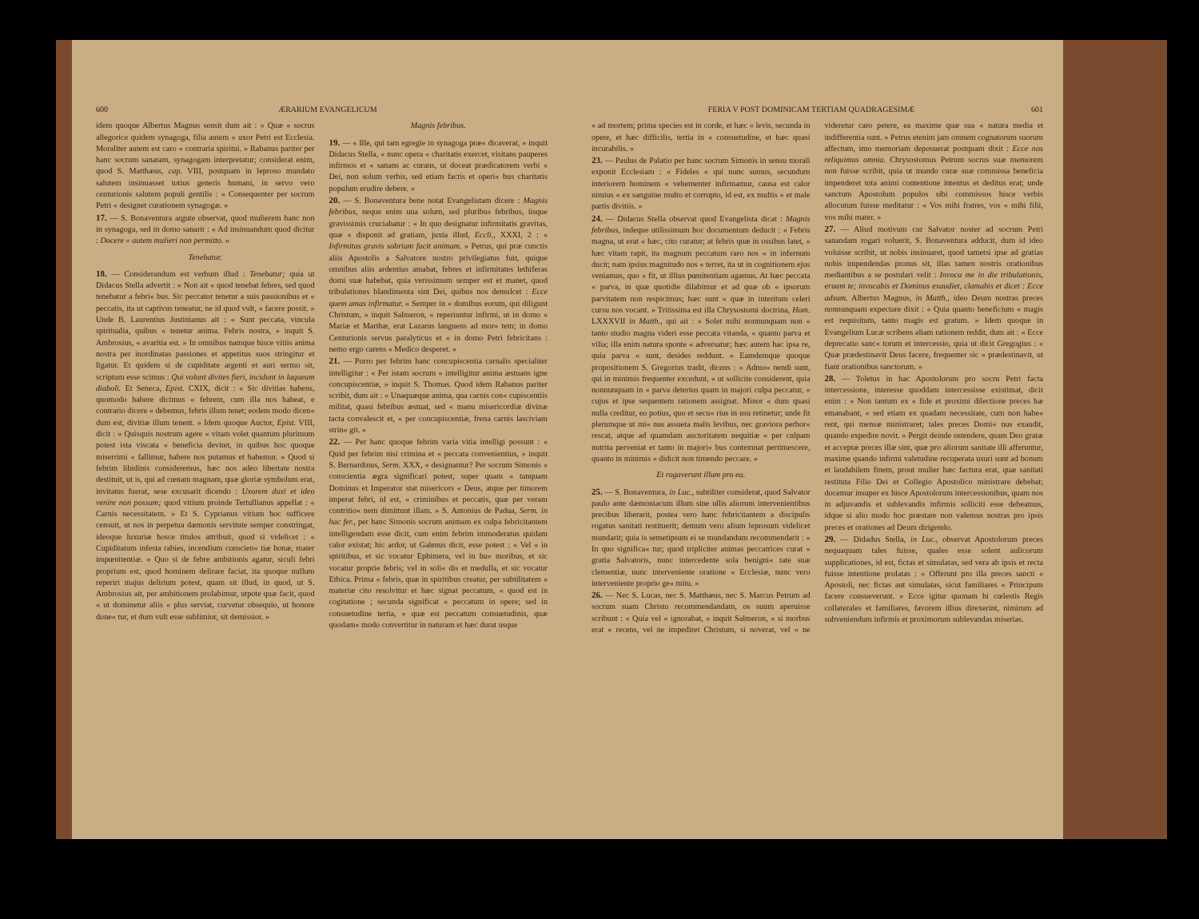600 ÆRARIUM EVANGELICUM
idem quoque Albertus Magnus sensit dum ait : « Quæ « socrus allegorice quidem synagoga, filia autem « uxor Petri est Ecclesia. Moraliter autem est caro « contraria spiritui. » Rabanus pariter per hanc socrum sanatam, synagogam interpretatur; considerat enim, quod S. Matthæus, cap. VIII, postquam in leproso mundato salutem insinuasset totius generis humani, in servo vero centurionis salutem populi gentilis : « Consequenter per socrum Petri « designet curationem synagogæ. »
17. — S. Bonaventura argute observat, quod mulierem hanc non in synagoga, sed in domo sanarit : « Ad insinuandum quod dicitur : Docere « autem mulieri non permitto. »
Tenebatur.
18. — Considerandum est verbum illud : Tenebatur; quia ut Didacus Stella advertit : « Non ait « quod tenebat febres, sed quod tenebatur a febri« bus. Sic peccator tenetur a suis passionibus et « peccatis, ita ut captivus teneatur, ne id quod vult, « facere possit. » Unde B. Laurentius Justinianus ait : « Sunt peccata, vincula spiritualia, quibus « tenetur anima. Febris nostra, » inquit S. Ambrosius, « avaritia est. » In omnibus namque hisce vitiis anima nostra per inordinatas passiones et appetitus suos stringitur et ligatur. Et quidem si de cupiditate argenti et auri sermo sit, scriptum esse scimus : Qui volunt divites fieri, incidunt in laqueum diaboli. Et Seneca, Epist. CXIX, dicit : « Sic divitias habens, quomodo habere dicimus « febrem, cum illa nos habeat, e contrario dicere « debemus, febris illum tenet; eodem modo dicen« dum est, divitiæ illum tenent. » Idem quoque Auctor, Epist. VIII, dicit : « Quisquis nostrum agere « vitam volet quantum plurimum potest ista viscata « beneficia devitet, in quibus hoc quoque miserrimi « fallimur, habere nos putamus et habemur. » Quod si febrim libidinis consideremus, hæc nos adeo libertate nostra destituit, ut is, qui ad cœnam magnam, quæ gloriæ symbolum erat, invitatus fuerat, sese excusarit dicendo : Uxorem duxi et ideo venire non possum; quod vitium proinde Tertullianus appellat : « Carnis necessitatem. » Et S. Cyprianus vitium hoc sufficere censuit, ut nos in perpetua dæmonis servitute semper constringat, ideoque luxuriæ hosce titulos attribuit, quod si videlicet : « Cupiditatum infesta rabies, incendium conscien« tiæ bonæ, mater impœnitentiæ. » Quo si de febre ambitionis agatur, siculi febri proprium est, quod hominem delirare faciat, ita quoque nullum reperiri majus delirium potest, quam sit illud, in quod, ut S. Ambrosius ait, per ambitionem prolabimur, utpote quæ facit, quod « ut dominetur aliis « plus serviat, curvetur obsequio, ut honore done« tur, et dum vult esse sublimior, sit demissior. »
Magnis febribus.
19. — « Ille, qui tam egregie in synagoga præ« dicaverat, » inquit Didacus Stella, « nunc opera « charitatis exercet, visitans pauperes infirmos et « sanans ac curans, ut doceat prædicatorem verbi « Dei, non solum verbis, sed etiam factis et operi« bus charitatis populum erudire debere. »
20. — S. Bonaventura bene notat Evangelistam dicere : Magnis febribus, neque enim una solum, sed pluribus febribus, iisque gravissimis cruciabatur : « In quo designatur infirmitatis gravitas, quæ « disponit ad gratiam, juxta illud, Eccli., XXXI, 2 : « Infirmitas gravis sobriam facit animam. » Petrus, qui præ cunctis aliis Apostolis a Salvatore nostro privilegiatus fuit, quique omnibus aliis ardentius amabat, febres et infirmitates lethiferas domi suæ habebat, quia verissimum semper est et manet, quod tribulationes blandimenta sint Dei, quibus nos demulcet : Ecce quem amas infirmatur. « Semper in « domibus eorum, qui diligunt Christum, » inquit Salmeron, « reperiuntur infirmi, ut in domo « Mariæ et Marthæ, erat Lazarus languens ad mor« tem; in domo Centurionis servus paralyticus et « in domo Petri febricitans : nemo ergo carens « Medico desperet. »
21. — Porro per febrim hanc concupiscentia carnalis specialiter intelligitur : « Per istam socrum « intelligitur anima æstuans igne concupiscentiæ, » inquit S. Thomas. Quod idem Rabanus pariter scribit, dum ait : « Unaquæque anima, qua carnis con« cupiscentiis militat, quasi febribus æstuat, sed « manu misericordiæ divinæ tacta convalescit et, « per concupiscentiæ, frena carnis lasciviam strin« git. »
22. — Per hanc quoque febrim varia vitia intelligi possunt : « Quid per febrim nisi crimina et « peccata convenientius, » inquit S. Bernardinus, Serm. XXX, « designantur? Per socrum Simonis « conscientia ægra significari potest, super quam « tanquam Dominus et Imperator stat misericors « Deus, atque per timorem imperat febri, id est, « criminibus et peccatis, quæ per veram contritio« nem dimittunt illam. » S. Antonius de Padua, Serm. in hac fer., per hanc Simonis socrum animam ex culpa febricitantem intelligendam esse dicit, cum enim febrim immoderatus quidam calor existat; hic ardor, ut Galenus dicit, esse potest : « Vel « in spiritibus, et sic vocatur Ephimera, vel in hu« moribus, et sic vocatur proprie febris; vel in soli« dis et medulla, et sic vocatur Ethica. Prima « febris, quæ in spiritibus creatur, per subtilitatem « materiæ cito resolvitur et hæc signat peccatum, « quod est in cogitatione ; secunda significat « peccatum in opere; sed in consuetudine tertia, « quæ est peccatum consuetudinis, quæ quodam« modo convertitur in naturam et hæc durat usque
FERIA V POST DOMINICAM TERTIAM QUADRAGESIMÆ 601
« ad mortem; prima species est in corde, et hæc « levis, secunda in opere, et hæc difficilis, tertia in « consuetudine, et hæc quasi incurabilis. »
23. — Paulus de Palatio per hanc socrum Simonis in sensu morali exponit Ecclesiam : « Fideles « qui nunc sumus, secundum interiorem hominem « vehementer infirmamur, causa est calor nimius « ex sanguine multo et corrupto, id est, ex multis « et male partis divitiis. »
24. — Didacus Stella observat quod Evangelista dicat : Magnis febribus, indeque utilissimum hoc documentum deducit : « Febris magna, ut erat « hæc, cito curatur; at febris quæ in ossibus latet, « hæc vitam rapit, ita magnum peccatum raro nos « in infernum ducit; nam ipsius magnitudo nos « terret, ita ut in cognitionem ejus veniamus, quo « fit, ut illius pœnitentiam agamus. At hæc peccata « parva, in quæ quotidie dilabimur et ad quæ ob « ipsorum parvitatem non respicimus; hæc sunt « quæ in interitum celeri cursu nos vocant. » Tritissima est illa Chrysostomi doctrina, Hom. LXXXVII in Matth., qui ait : « Solet mihi nonnunquam non « tanto studio magna videri esse peccata vitanda, « quanto parva et vilia; illa enim natura sponte « adversatur; hæc autem hac ipsa re, quia parva « sunt, desides reddunt. » Eamdemque quoque propositionem S. Gregorius tradit, dicens : « Admo« nendi sunt, qui in minimis frequenter excedunt, « ut sollicite considerent, quia nonnunquam in « parva deterius quam in majori culpa peccatur, « cujus et ipse sequentem rationem assignat. Minor « dum quasi nulla creditur, eo potius, quo et secu« rius in usu retinetur; unde fit plerumque ut mi« nus assueta malis levibus, nec graviora perhor« rescat, atque ad quamdam auctoritatem nequitiæ « per culpam nutrita perveniat et tanto in majori« bus contemnat pertimescere, quanto in minimis « didicit non timendo peccare. »
Et rogaverunt illum pro ea.
25. — S. Bonaventura, in Luc., subtiliter considerat, quod Salvator paulo ante dæmoniacum illum sine ullis aliorum intervenientibus precibus liberarit, postea vero hanc febricitantem a discipulis rogatus sanitati restituerit; demum vero alium leprosum videlicet mundarit; quia is semetipsum ei se mundandum recommendarit : « In quo significa« tur; quod tripliciter animas peccatrices curat « gratia Salvatoris, nunc intercedente sola benigni« tate suæ clementiæ, nunc interveniente oratione « Ecclesiæ, nunc vero interveniente proprio ge« mitu. »
26. — Nec S. Lucas, nec S. Matthæus, nec S. Marcus Petrum ad socrum suam Christo recommendandam, os suum aperuisse scribunt : « Quia vel « ignorabat, » inquit Salmeron, « si morbus erat « recens, vel ne impediret Christum, si noverat, vel « ne videretur caro petere, ea maxime quæ sua « natura media et indifferentia sunt. » Petrus etenim jam omnem cognatorum suorum affectum, imo memoriam deposuerat postquam dixit : Ecce nos reliquimus omnia. Chrysostomus Petrum socrus suæ memorem non fuisse scribit, quia ut mundo curæ suæ commissa beneficia impenderet tota animi contentione intentus et deditus erat; unde sanctum Apostolum populos sibi commissos hisce verbis allocutum fuisse meditatur : « Vos mihi fratres, vos « mihi filii, vos mihi mater. »
27. — Aliud motivum cur Salvator noster ad socrum Petri sanandam rogari voluerit, S. Bonaventura adducit, dum id ideo voluisse scribit, ut nobis insinuaret, quod tametsi ipse ad gratias nobis impendendas pronus sit, illas tamen nostris orationibus mediantibus a se postulari velit : Invoca me in die tribulationis, eruam te; invocabis et Dominus exaudiet, clamabis et dicet : Ecce adsum. Albertus Magnus, in Matth., ideo Deum nostras preces nonnunquam expectare dixit : « Quia quanto beneficium « magis est requisitum, tanto magis est gratum. » Idem quoque in Evangelium Lucæ scribens aliam rationem reddit, dum ait : « Ecce deprecatio sanc« torum et intercessio, quia ut dicit Gregogius : « Quæ prædestinavit Deus facere, frequenter sic « prædestinavit, ut fiant orationibus sanctorum. »
28. — Toletus in hac Apostolorum pro socru Petri facta intercessione, interesse quoddam intercessisse existimat, dicit enim : « Non tantum ex « fide et proximi dilectione preces hæ emanabant, « sed etiam ex quadam necessitate, cum non habe« rent, qui mensæ ministraret; tales preces Domi« nus exaudit, quando expedire novit. » Pergit deinde ostendere, quam Deo gratæ et acceptæ preces illæ sint, quæ pro aliorum sanitate illi afferuntur, maxime quando infirmi valetudine recuperata usuri sunt ad bonum et laudabilem finem, prout mulier hæc factura erat, quæ sanitati restituta Filio Dei et Collegio Apostolico ministrare debebat; docemur insuper ex hisce Apostolorum intercessionibus, quam nos in adjuvandis et sublevandis infirmis solliciti esse debeamus, idque si alio modo hoc præstare non valemus nostras pro ipsis preces et orationes ad Deum dirigendo.
29. — Didadus Stella, in Luc., observat Apostolorum preces nequaquam tales fuisse, quales esse solent aulicorum supplicationes, id est, fictas et simulatas, sed vera ab ipsis et recta fuisse intentione prolatas : « Offerunt pro illa preces sancti « Apostoli, nec fictas aut simulatas, sicut familiares « Principum facere consueverunt. » Ecce igitur quonam hi cœlestis Regis collaterales et familiares, favorem illius direxerint, nimirum ad subveniendum infirmis et proximorum sublevandas miserias.